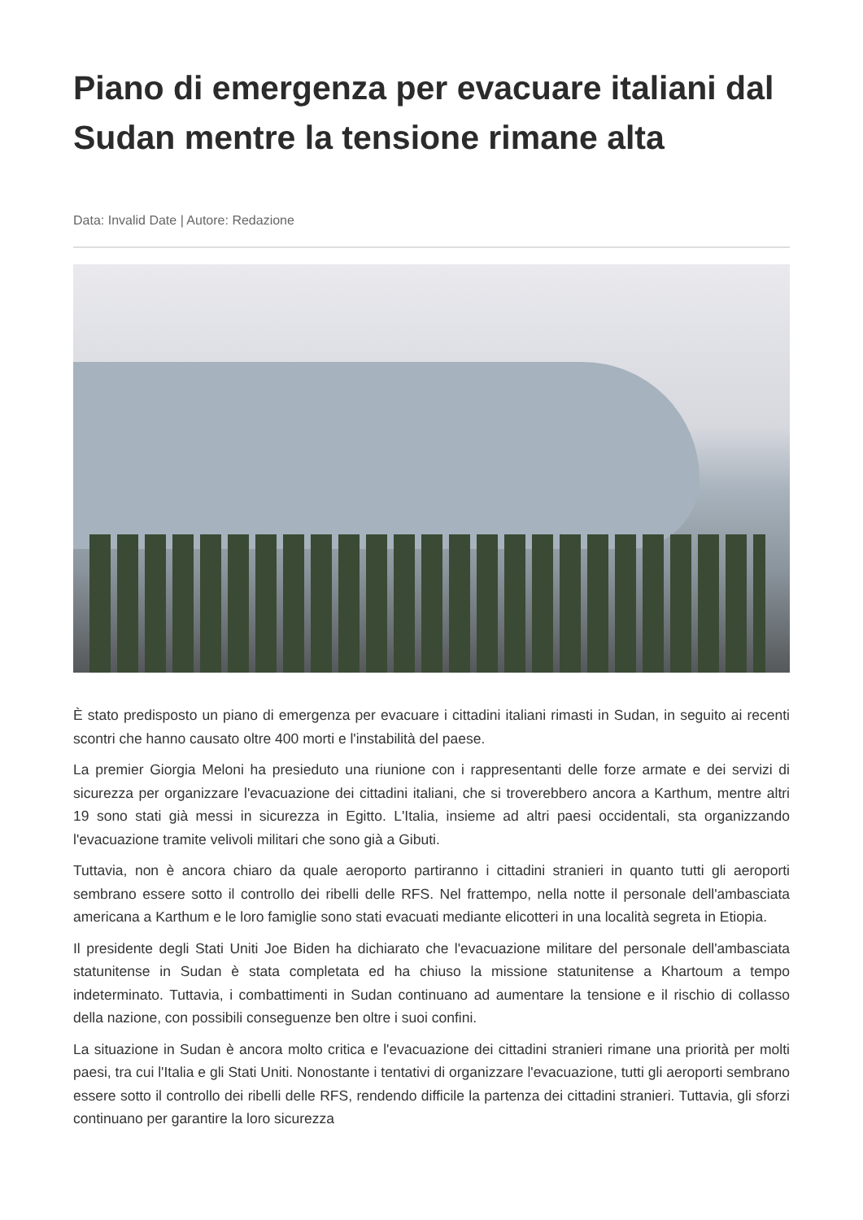Piano di emergenza per evacuare italiani dal Sudan mentre la tensione rimane alta
Data: Invalid Date | Autore: Redazione
È stato predisposto un piano di emergenza per evacuare i cittadini italiani rimasti in Sudan, in seguito ai recenti scontri che hanno causato oltre 400 morti e l'instabilità del paese.
La premier Giorgia Meloni ha presieduto una riunione con i rappresentanti delle forze armate e dei servizi di sicurezza per organizzare l'evacuazione dei cittadini italiani, che si troverebbero ancora a Karthum, mentre altri 19 sono stati già messi in sicurezza in Egitto. L'Italia, insieme ad altri paesi occidentali, sta organizzando l'evacuazione tramite velivoli militari che sono già a Gibuti.
Tuttavia, non è ancora chiaro da quale aeroporto partiranno i cittadini stranieri in quanto tutti gli aeroporti sembrano essere sotto il controllo dei ribelli delle RFS. Nel frattempo, nella notte il personale dell'ambasciata americana a Karthum e le loro famiglie sono stati evacuati mediante elicotteri in una località segreta in Etiopia.
Il presidente degli Stati Uniti Joe Biden ha dichiarato che l'evacuazione militare del personale dell'ambasciata statunitense in Sudan è stata completata ed ha chiuso la missione statunitense a Khartoum a tempo indeterminato. Tuttavia, i combattimenti in Sudan continuano ad aumentare la tensione e il rischio di collasso della nazione, con possibili conseguenze ben oltre i suoi confini.
La situazione in Sudan è ancora molto critica e l'evacuazione dei cittadini stranieri rimane una priorità per molti paesi, tra cui l'Italia e gli Stati Uniti. Nonostante i tentativi di organizzare l'evacuazione, tutti gli aeroporti sembrano essere sotto il controllo dei ribelli delle RFS, rendendo difficile la partenza dei cittadini stranieri. Tuttavia, gli sforzi continuano per garantire la loro sicurezza